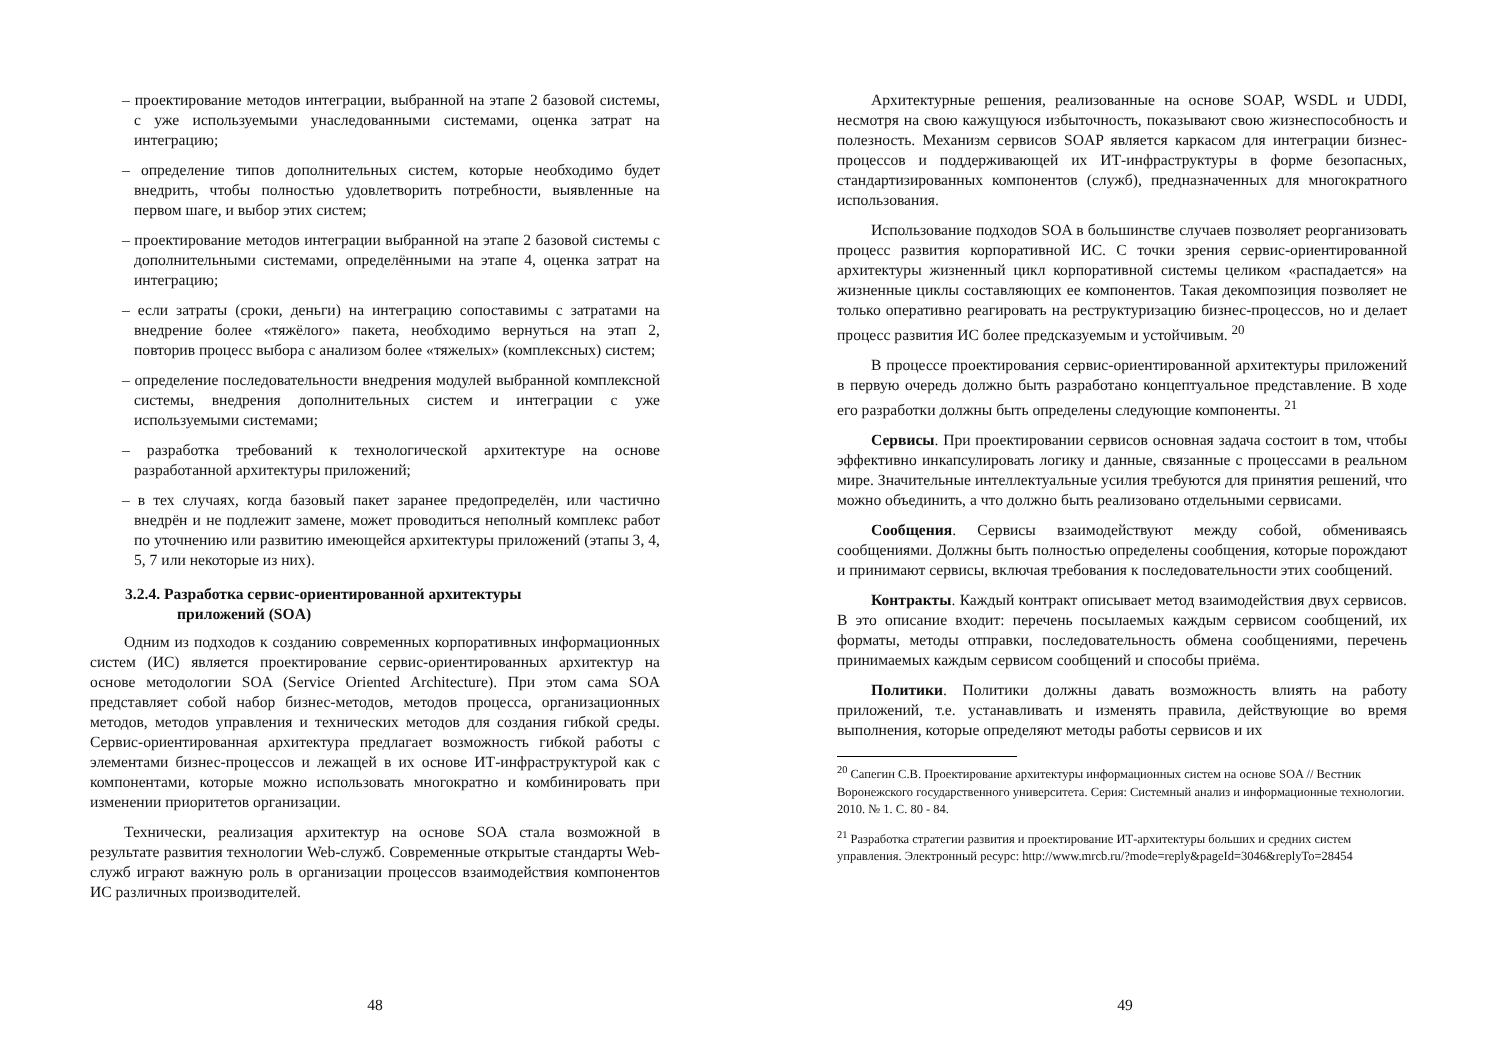– проектирование методов интеграции, выбранной на этапе 2 базовой системы, с уже используемыми унаследованными системами, оценка затрат на интеграцию;
– определение типов дополнительных систем, которые необходимо будет внедрить, чтобы полностью удовлетворить потребности, выявленные на первом шаге, и выбор этих систем;
– проектирование методов интеграции выбранной на этапе 2 базовой системы с дополнительными системами, определёнными на этапе 4, оценка затрат на интеграцию;
– если затраты (сроки, деньги) на интеграцию сопоставимы с затратами на внедрение более «тяжёлого» пакета, необходимо вернуться на этап 2, повторив процесс выбора с анализом более «тяжелых» (комплексных) систем;
– определение последовательности внедрения модулей выбранной комплексной системы, внедрения дополнительных систем и интеграции с уже используемыми системами;
– разработка требований к технологической архитектуре на основе разработанной архитектуры приложений;
– в тех случаях, когда базовый пакет заранее предопределён, или частично внедрён и не подлежит замене, может проводиться неполный комплекс работ по уточнению или развитию имеющейся архитектуры приложений (этапы 3, 4, 5, 7 или некоторые из них).
3.2.4. Разработка сервис-ориентированной архитектуры
приложений (SOA)
Одним из подходов к созданию современных корпоративных информационных систем (ИС) является проектирование сервис-ориентированных архитектур на основе методологии SOA (Service Oriented Architecture). При этом сама SOA представляет собой набор бизнес-методов, методов процесса, организационных методов, методов управления и технических методов для создания гибкой среды. Сервис-ориентированная архитектура предлагает возможность гибкой работы с элементами бизнес-процессов и лежащей в их основе ИТ-инфраструктурой как с компонентами, которые можно использовать многократно и комбинировать при изменении приоритетов организации.
Технически, реализация архитектур на основе SOA стала возможной в результате развития технологии Web-служб. Современные открытые стандарты Web-служб играют важную роль в организации процессов взаимодействия компонентов ИС различных производителей.
48
Архитектурные решения, реализованные на основе SOAP, WSDL и UDDI, несмотря на свою кажущуюся избыточность, показывают свою жизнеспособность и полезность. Механизм сервисов SOAP является каркасом для интеграции бизнес-процессов и поддерживающей их ИТ-инфраструктуры в форме безопасных, стандартизированных компонентов (служб), предназначенных для многократного использования.
Использование подходов SOA в большинстве случаев позволяет реорганизовать процесс развития корпоративной ИС. С точки зрения сервис-ориентированной архитектуры жизненный цикл корпоративной системы целиком «распадается» на жизненные циклы составляющих ее компонентов. Такая декомпозиция позволяет не только оперативно реагировать на реструктуризацию бизнес-процессов, но и делает процесс развития ИС более предсказуемым и устойчивым. <sup>20</sup>
В процессе проектирования сервис-ориентированной архитектуры приложений в первую очередь должно быть разработано концептуальное представление. В ходе его разработки должны быть определены следующие компоненты. <sup>21</sup>
Сервисы. При проектировании сервисов основная задача состоит в том, чтобы эффективно инкапсулировать логику и данные, связанные с процессами в реальном мире. Значительные интеллектуальные усилия требуются для принятия решений, что можно объединить, а что должно быть реализовано отдельными сервисами.
Сообщения. Сервисы взаимодействуют между собой, обмениваясь сообщениями. Должны быть полностью определены сообщения, которые порождают и принимают сервисы, включая требования к последовательности этих сообщений.
Контракты. Каждый контракт описывает метод взаимодействия двух сервисов. В это описание входит: перечень посылаемых каждым сервисом сообщений, их форматы, методы отправки, последовательность обмена сообщениями, перечень принимаемых каждым сервисом сообщений и способы приёма.
Политики. Политики должны давать возможность влиять на работу приложений, т.е. устанавливать и изменять правила, действующие во время выполнения, которые определяют методы работы сервисов и их
<sup>20</sup> Сапегин С.В. Проектирование архитектуры информационных систем на основе SOA // Вестник Воронежского государственного университета. Серия: Системный анализ и информационные технологии. 2010. № 1. С. 80 - 84.
<sup>21</sup> Разработка стратегии развития и проектирование ИТ-архитектуры больших и средних систем управления. Электронный ресурс: http://www.mrcb.ru/?mode=reply&pageId=3046&replyTo=28454
49